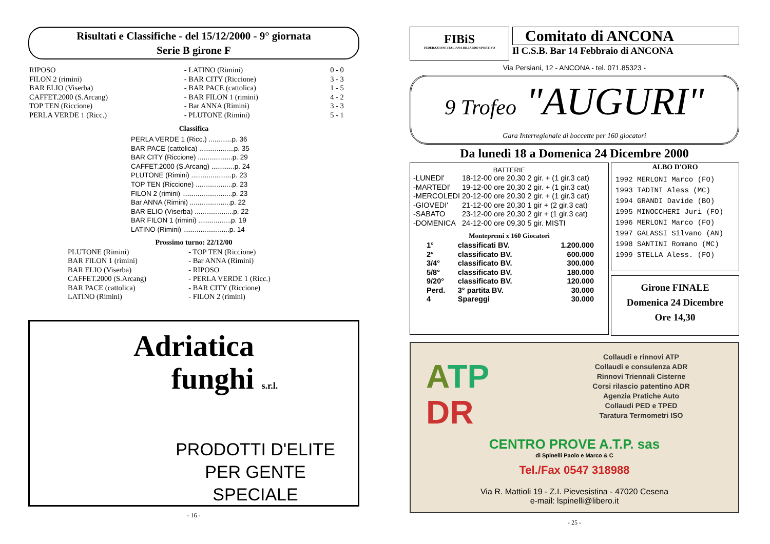Risultati e Classifiche - del 15/12/2000 - 9° giornata
Serie B girone F
| RIPOSO | - LATINO (Rimini) | 0 - 0 |
| FILON 2 (rimini) | - BAR CITY (Riccione) | 3 - 3 |
| BAR ELIO (Viserba) | - BAR PACE (cattolica) | 1 - 5 |
| CAFFET.2000 (S.Arcang) | - BAR FILON 1 (rimini) | 4 - 2 |
| TOP TEN (Riccione) | - Bar ANNA (Rimini) | 3 - 3 |
| PERLA VERDE 1 (Ricc.) | - PLUTONE (Rimini) | 5 - 1 |
Classifica
PERLA VERDE 1 (Ricc.) ............p. 36
BAR PACE (cattolica) ..................p. 35
BAR CITY (Riccione) ..................p. 29
CAFFET.2000 (S.Arcang) ............p. 24
PLUTONE (Rimini) .....................p. 23
TOP TEN (Riccione) ...................p. 23
FILON 2 (rimini) ..........................p. 23
Bar ANNA (Rimini) .....................p. 22
BAR ELIO (Viserba) ....................p. 22
BAR FILON 1 (rimini) .................p. 19
LATINO (Rimini) ........................p. 14
Prossimo turno: 22/12/00
| PLUTONE (Rimini) | - TOP TEN (Riccione) |
| BAR FILON 1 (rimini) | - Bar ANNA (Rimini) |
| BAR ELIO (Viserba) | - RIPOSO |
| CAFFET.2000 (S.Arcang) | - PERLA VERDE 1 (Ricc.) |
| BAR PACE (cattolica) | - BAR CITY (Riccione) |
| LATINO (Rimini) | - FILON 2 (rimini) |
Adriatica
funghi s.r.l.
PRODOTTI D'ELITE PER GENTE SPECIALE
- 16 -
FIBiS
FEDERAZIONE ITALIANA BILIARDO SPORTIVO
Comitato di ANCONA
Il C.S.B. Bar 14 Febbraio di ANCONA
Via Persiani, 12 - ANCONA - tel. 071.85323 -
9 Trofeo "AUGURI"
Gara Interregionale di boccette per 160 giocatori
Da lunedì 18 a Domenica 24 Dicembre 2000
BATTERIE
| -LUNEDI' | 18-12-00 | ore 20,30 2 gir. + (1 gir.3 cat) |
| -MARTEDI' | 19-12-00 | ore 20,30 2 gir. + (1 gir.3 cat) |
| -MERCOLEDI | 20-12-00 | ore 20,30 2 gir. + (1 gir.3 cat) |
| -GIOVEDI' | 21-12-00 | ore 20,30 1 gir + (2 gir.3 cat) |
| -SABATO | 23-12-00 | ore 20,30 2 gir + (1 gir.3 cat) |
| -DOMENICA | 24-12-00 | ore 09,30 5 gir. MISTI |
Montepremi x 160 Giocatori
| 1° | classificati BV. | 1.200.000 |
| 2° | classificato BV. | 600.000 |
| 3/4° | classificato BV. | 300.000 |
| 5/8° | classificato BV. | 180.000 |
| 9/20° | classificato BV. | 120.000 |
| Perd. | 3° partita BV. | 30.000 |
| 4 | Spareggi | 30.000 |
ALBO D'ORO
1992 MERLONI Marco (FO)
1993 TADINI Aless (MC)
1994 GRANDI Davide (BO)
1995 MINOCCHERI Juri (FO)
1996 MERLONI Marco (FO)
1997 GALASSI Silvano (AN)
1998 SANTINI Romano (MC)
1999 STELLA Aless. (FO)
Girone FINALE
Domenica 24 Dicembre
Ore 14,30
ATP
DR
Collaudi e rinnovi ATP
Collaudi e consulenza ADR
Rinnovi Triennali Cisterne
Corsi rilascio patentino ADR
Agenzia Pratiche Auto
Collaudi PED e TPED
Taratura Termometri ISO
CENTRO PROVE A.T.P. sas
di Spinelli Paolo e Marco & C
Tel./Fax 0547 318988
Via R. Mattioli 19 - Z.I. Pievesistina - 47020 Cesena
e-mail: lspinelli@libero.it
- 25 -